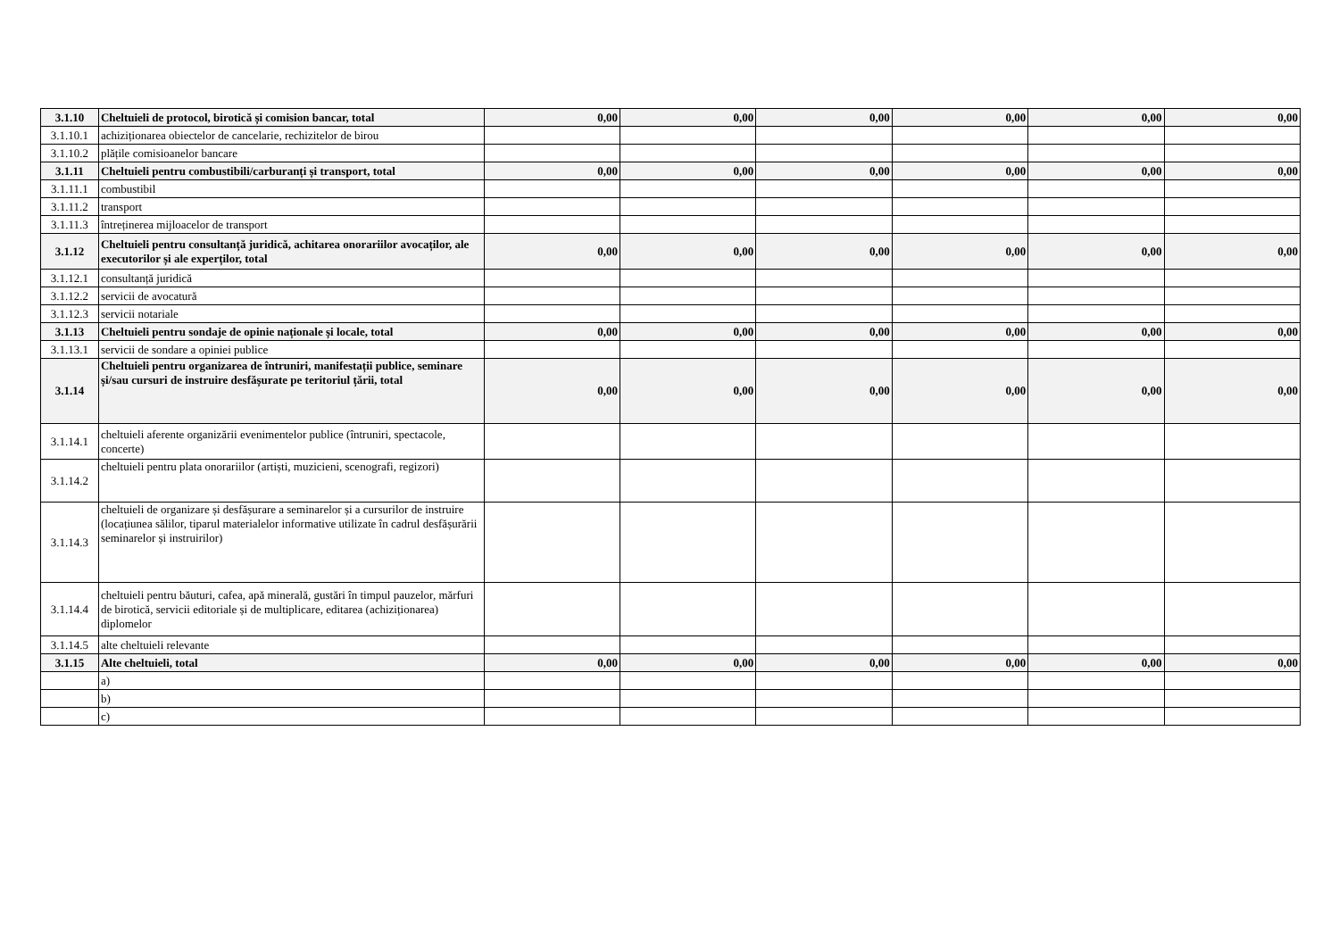| 3.1.10 | Cheltuieli de protocol, birotică și comision bancar, total | 0,00 | 0,00 | 0,00 | 0,00 | 0,00 | 0,00 |
| 3.1.10.1 | achiziționarea obiectelor de cancelarie, rechizitelor de birou | | | | | | |
| 3.1.10.2 | plățile comisioanelor bancare | | | | | | |
| 3.1.11 | Cheltuieli pentru combustibili/carburanți și transport, total | 0,00 | 0,00 | 0,00 | 0,00 | 0,00 | 0,00 |
| 3.1.11.1 | combustibil | | | | | | |
| 3.1.11.2 | transport | | | | | | |
| 3.1.11.3 | întreținerea mijloacelor de transport | | | | | | |
| 3.1.12 | Cheltuieli pentru consultanță juridică, achitarea onorariilor avocaților, ale executorilor și ale experților, total | 0,00 | 0,00 | 0,00 | 0,00 | 0,00 | 0,00 |
| 3.1.12.1 | consultanță juridică | | | | | | |
| 3.1.12.2 | servicii de avocatură | | | | | | |
| 3.1.12.3 | servicii notariale | | | | | | |
| 3.1.13 | Cheltuieli pentru sondaje de opinie naționale și locale, total | 0,00 | 0,00 | 0,00 | 0,00 | 0,00 | 0,00 |
| 3.1.13.1 | servicii de sondare a opiniei publice | | | | | | |
| 3.1.14 | Cheltuieli pentru organizarea de întruniri, manifestații publice, seminare și/sau cursuri de instruire desfășurate pe teritoriul țării, total | 0,00 | 0,00 | 0,00 | 0,00 | 0,00 | 0,00 |
| 3.1.14.1 | cheltuieli aferente organizării evenimentelor publice (întruniri, spectacole, concerte) | | | | | | |
| 3.1.14.2 | cheltuieli pentru plata onorariilor (artiști, muzicieni, scenografi, regizori) | | | | | | |
| 3.1.14.3 | cheltuieli de organizare și desfășurare a seminarelor și a cursurilor de instruire (locațiunea sălilor, tiparul materialelor informative utilizate în cadrul desfășurării seminarelor și instruirilor) | | | | | | |
| 3.1.14.4 | cheltuieli pentru băuturi, cafea, apă minerală, gustări în timpul pauzelor, mărfuri de birotică, servicii editoriale și de multiplicare, editarea (achiziționarea) diplomelor | | | | | | |
| 3.1.14.5 | alte cheltuieli relevante | | | | | | |
| 3.1.15 | Alte cheltuieli, total | 0,00 | 0,00 | 0,00 | 0,00 | 0,00 | 0,00 |
| | a) | | | | | | |
| | b) | | | | | | |
| | c) | | | | | | |